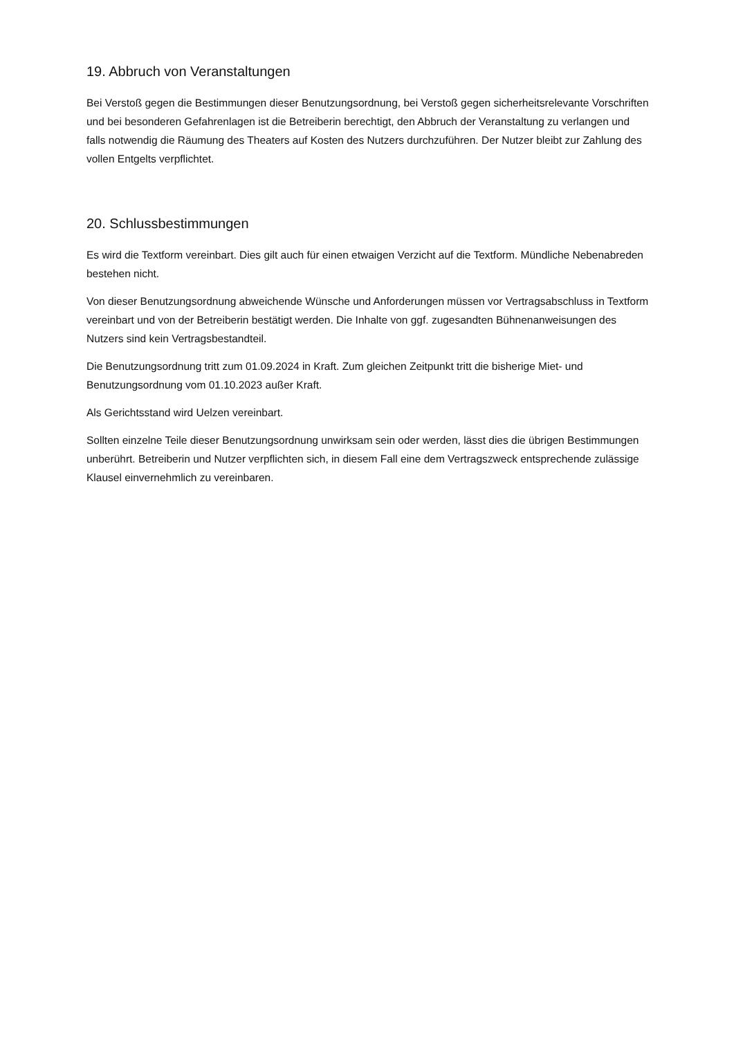19. Abbruch von Veranstaltungen
Bei Verstoß gegen die Bestimmungen dieser Benutzungsordnung, bei Verstoß gegen sicherheitsrelevante Vorschriften und bei besonderen Gefahrenlagen ist die Betreiberin berechtigt, den Abbruch der Veranstaltung zu verlangen und falls notwendig die Räumung des Theaters auf Kosten des Nutzers durchzuführen. Der Nutzer bleibt zur Zahlung des vollen Entgelts verpflichtet.
20. Schlussbestimmungen
Es wird die Textform vereinbart. Dies gilt auch für einen etwaigen Verzicht auf die Textform. Mündliche Nebenabreden bestehen nicht.
Von dieser Benutzungsordnung abweichende Wünsche und Anforderungen müssen vor Vertragsabschluss in Textform vereinbart und von der Betreiberin bestätigt werden. Die Inhalte von ggf. zugesandten Bühnenanweisungen des Nutzers sind kein Vertragsbestandteil.
Die Benutzungsordnung tritt zum 01.09.2024 in Kraft. Zum gleichen Zeitpunkt tritt die bisherige Miet- und Benutzungsordnung vom 01.10.2023 außer Kraft.
Als Gerichtsstand wird Uelzen vereinbart.
Sollten einzelne Teile dieser Benutzungsordnung unwirksam sein oder werden, lässt dies die übrigen Bestimmungen unberührt. Betreiberin und Nutzer verpflichten sich, in diesem Fall eine dem Vertragszweck entsprechende zulässige Klausel einvernehmlich zu vereinbaren.